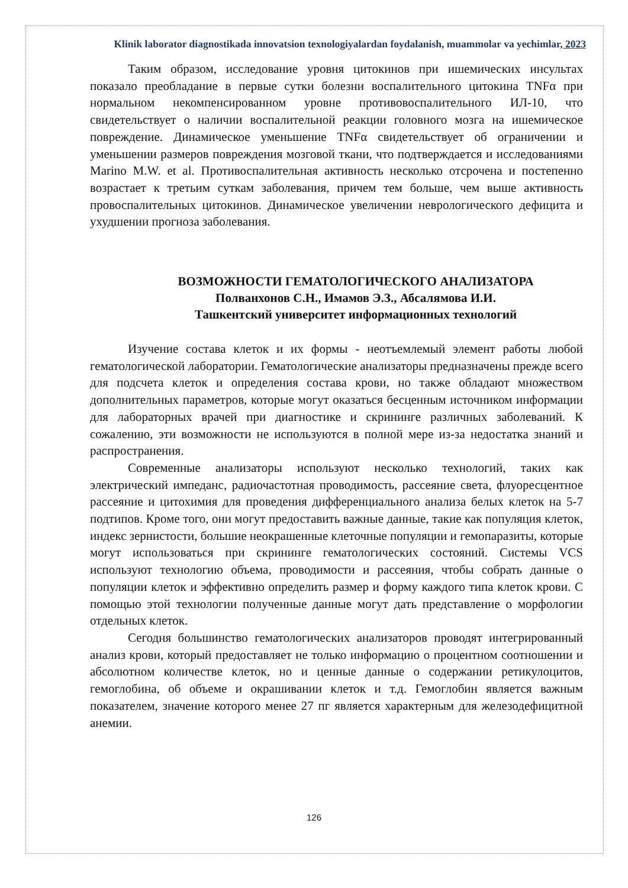Klinik laborator diagnostikada innovatsion texnologiyalardan foydalanish, muammolar va yechimlar, 2023
Таким образом, исследование уровня цитокинов при ишемических инсультах показало преобладание в первые сутки болезни воспалительного цитокина TNFα при нормальном некомпенсированном уровне противовоспалительного ИЛ-10, что свидетельствует о наличии воспалительной реакции головного мозга на ишемическое повреждение. Динамическое уменьшение TNFα свидетельствует об ограничении и уменьшении размеров повреждения мозговой ткани, что подтверждается и исследованиями Marino M.W. et al. Противоспалительная активность несколько отсрочена и постепенно возрастает к третьим суткам заболевания, причем тем больше, чем выше активность провоспалительных цитокинов. Динамическое увеличении неврологического дефицита и ухудшении прогноза заболевания.
ВОЗМОЖНОСТИ ГЕМАТОЛОГИЧЕСКОГО АНАЛИЗАТОРА
Полванхонов С.Н., Имамов Э.З., Абсалямова И.И.
Ташкентский университет информационных технологий
Изучение состава клеток и их формы - неотъемлемый элемент работы любой гематологической лаборатории. Гематологические анализаторы предназначены прежде всего для подсчета клеток и определения состава крови, но также обладают множеством дополнительных параметров, которые могут оказаться бесценным источником информации для лабораторных врачей при диагностике и скрининге различных заболеваний. К сожалению, эти возможности не используются в полной мере из-за недостатка знаний и распространения.
Современные анализаторы используют несколько технологий, таких как электрический импеданс, радиочастотная проводимость, рассеяние света, флуоресцентное рассеяние и цитохимия для проведения дифференциального анализа белых клеток на 5-7 подтипов. Кроме того, они могут предоставить важные данные, такие как популяция клеток, индекс зернистости, большие неокрашенные клеточные популяции и гемопаразиты, которые могут использоваться при скрининге гематологических состояний. Системы VCS используют технологию объема, проводимости и рассеяния, чтобы собрать данные о популяции клеток и эффективно определить размер и форму каждого типа клеток крови. С помощью этой технологии полученные данные могут дать представление о морфологии отдельных клеток.
Сегодня большинство гематологических анализаторов проводят интегрированный анализ крови, который предоставляет не только информацию о процентном соотношении и абсолютном количестве клеток, но и ценные данные о содержании ретикулоцитов, гемоглобина, об объеме и окрашивании клеток и т.д. Гемоглобин является важным показателем, значение которого менее 27 пг является характерным для железодефицитной анемии.
126